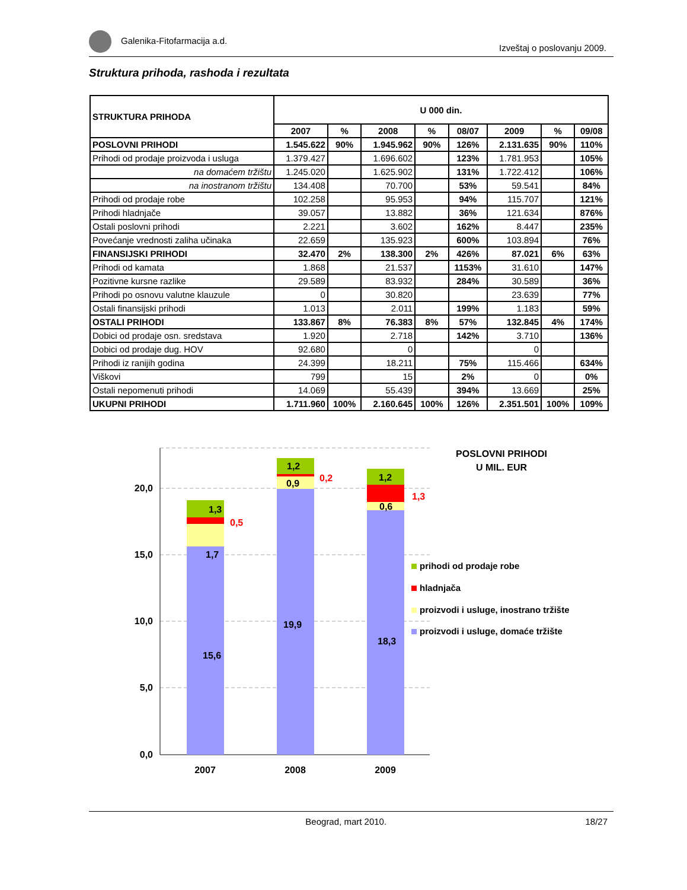Galenika-Fitofarmacija a.d. Izveštaj o poslovanju 2009.
Struktura prihoda, rashoda i rezultata
| STRUKTURA PRIHODA | U 000 din. | | | | | | | |
| --- | --- | --- | --- | --- | --- | --- | --- | --- |
| | 2007 | % | 2008 | % | 08/07 | 2009 | % | 09/08 |
| POSLOVNI PRIHODI | 1.545.622 | 90% | 1.945.962 | 90% | 126% | 2.131.635 | 90% | 110% |
| Prihodi od prodaje proizvoda i usluga | 1.379.427 | | 1.696.602 | | 123% | 1.781.953 | | 105% |
| na domaćem tržištu | 1.245.020 | | 1.625.902 | | 131% | 1.722.412 | | 106% |
| na inostranom tržištu | 134.408 | | 70.700 | | 53% | 59.541 | | 84% |
| Prihodi od prodaje robe | 102.258 | | 95.953 | | 94% | 115.707 | | 121% |
| Prihodi hladnjače | 39.057 | | 13.882 | | 36% | 121.634 | | 876% |
| Ostali poslovni prihodi | 2.221 | | 3.602 | | 162% | 8.447 | | 235% |
| Povećanje vrednosti zaliha učinaka | 22.659 | | 135.923 | | 600% | 103.894 | | 76% |
| FINANSIJSKI PRIHODI | 32.470 | 2% | 138.300 | 2% | 426% | 87.021 | 6% | 63% |
| Prihodi od kamata | 1.868 | | 21.537 | | 1153% | 31.610 | | 147% |
| Pozitivne kursne razlike | 29.589 | | 83.932 | | 284% | 30.589 | | 36% |
| Prihodi po osnovu valutne klauzule | 0 | | 30.820 | | | 23.639 | | 77% |
| Ostali finansijski prihodi | 1.013 | | 2.011 | | 199% | 1.183 | | 59% |
| OSTALI PRIHODI | 133.867 | 8% | 76.383 | 8% | 57% | 132.845 | 4% | 174% |
| Dobici od prodaje osn. sredstava | 1.920 | | 2.718 | | 142% | 3.710 | | 136% |
| Dobici od prodaje dug. HOV | 92.680 | | 0 | | | 0 | | |
| Prihodi iz ranijih godina | 24.399 | | 18.211 | | 75% | 115.466 | | 634% |
| Viškovi | 799 | | 15 | | 2% | 0 | | 0% |
| Ostali nepomenuti prihodi | 14.069 | | 55.439 | | 394% | 13.669 | | 25% |
| UKUPNI PRIHODI | 1.711.960 | 100% | 2.160.645 | 100% | 126% | 2.351.501 | 100% | 109% |
20,0
15,0
10,0
5,0
0,0
15,6
1,7
1,3
0,5
19,9
0,9
1,2
0,2
18,3
0,6
1,2
1,3
2007
2008
2009
POSLOVNI PRIHODI
U MIL. EUR
prihodi od prodaje robe
hladnjača
proizvodi i usluge, inostrano tržište
proizvodi i usluge, domaće tržište
Beograd, mart 2010. 18/27